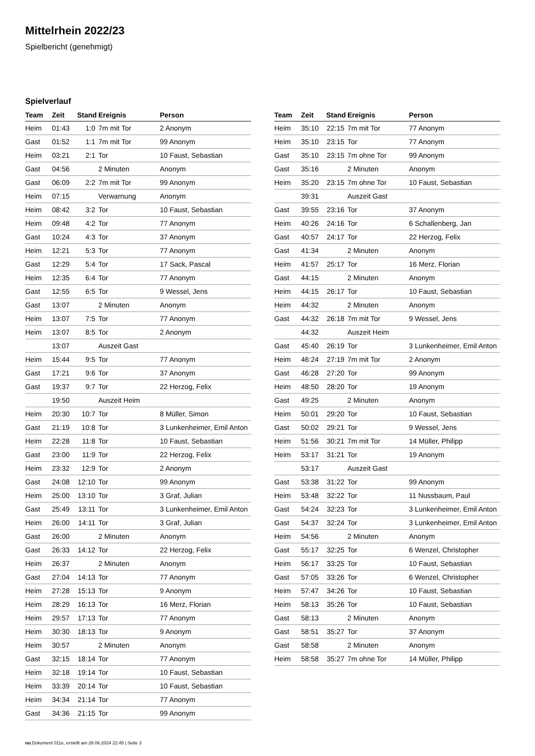Mittelrhein 2022/23
Spielbericht (genehmigt)
Spielverlauf
| Team | Zeit | Stand | Ereignis | Person |
| --- | --- | --- | --- | --- |
| Heim | 01:43 | 1:0 | 7m mit Tor | 2 Anonym |
| Gast | 01:52 | 1:1 | 7m mit Tor | 99 Anonym |
| Heim | 03:21 | 2:1 | Tor | 10 Faust, Sebastian |
| Gast | 04:56 | | 2 Minuten | Anonym |
| Gast | 06:09 | 2:2 | 7m mit Tor | 99 Anonym |
| Heim | 07:15 | | Verwarnung | Anonym |
| Heim | 08:42 | 3:2 | Tor | 10 Faust, Sebastian |
| Heim | 09:48 | 4:2 | Tor | 77 Anonym |
| Gast | 10:24 | 4:3 | Tor | 37 Anonym |
| Heim | 12:21 | 5:3 | Tor | 77 Anonym |
| Gast | 12:29 | 5:4 | Tor | 17 Sack, Pascal |
| Heim | 12:35 | 6:4 | Tor | 77 Anonym |
| Gast | 12:55 | 6:5 | Tor | 9 Wessel, Jens |
| Gast | 13:07 | | 2 Minuten | Anonym |
| Heim | 13:07 | 7:5 | Tor | 77 Anonym |
| Heim | 13:07 | 8:5 | Tor | 2 Anonym |
| | 13:07 | | Auszeit Gast | |
| Heim | 15:44 | 9:5 | Tor | 77 Anonym |
| Gast | 17:21 | 9:6 | Tor | 37 Anonym |
| Gast | 19:37 | 9:7 | Tor | 22 Herzog, Felix |
| | 19:50 | | Auszeit Heim | |
| Heim | 20:30 | 10:7 | Tor | 8 Müller, Simon |
| Gast | 21:19 | 10:8 | Tor | 3 Lunkenheimer, Emil Anton |
| Heim | 22:28 | 11:8 | Tor | 10 Faust, Sebastian |
| Gast | 23:00 | 11:9 | Tor | 22 Herzog, Felix |
| Heim | 23:32 | 12:9 | Tor | 2 Anonym |
| Gast | 24:08 | 12:10 | Tor | 99 Anonym |
| Heim | 25:00 | 13:10 | Tor | 3 Graf, Julian |
| Gast | 25:49 | 13:11 | Tor | 3 Lunkenheimer, Emil Anton |
| Heim | 26:00 | 14:11 | Tor | 3 Graf, Julian |
| Gast | 26:00 | | 2 Minuten | Anonym |
| Gast | 26:33 | 14:12 | Tor | 22 Herzog, Felix |
| Heim | 26:37 | | 2 Minuten | Anonym |
| Gast | 27:04 | 14:13 | Tor | 77 Anonym |
| Heim | 27:28 | 15:13 | Tor | 9 Anonym |
| Heim | 28:29 | 16:13 | Tor | 16 Merz, Florian |
| Heim | 29:57 | 17:13 | Tor | 77 Anonym |
| Heim | 30:30 | 18:13 | Tor | 9 Anonym |
| Heim | 30:57 | | 2 Minuten | Anonym |
| Gast | 32:15 | 18:14 | Tor | 77 Anonym |
| Heim | 32:18 | 19:14 | Tor | 10 Faust, Sebastian |
| Heim | 33:39 | 20:14 | Tor | 10 Faust, Sebastian |
| Heim | 34:34 | 21:14 | Tor | 77 Anonym |
| Gast | 34:36 | 21:15 | Tor | 99 Anonym |
| Team | Zeit | Stand | Ereignis | Person |
| --- | --- | --- | --- | --- |
| Heim | 35:10 | 22:15 | 7m mit Tor | 77 Anonym |
| Heim | 35:10 | 23:15 | Tor | 77 Anonym |
| Gast | 35:10 | 23:15 | 7m ohne Tor | 99 Anonym |
| Gast | 35:16 | | 2 Minuten | Anonym |
| Heim | 35:20 | 23:15 | 7m ohne Tor | 10 Faust, Sebastian |
| | 39:31 | | Auszeit Gast | |
| Gast | 39:55 | 23:16 | Tor | 37 Anonym |
| Heim | 40:26 | 24:16 | Tor | 6 Schallenberg, Jan |
| Gast | 40:57 | 24:17 | Tor | 22 Herzog, Felix |
| Gast | 41:34 | | 2 Minuten | Anonym |
| Heim | 41:57 | 25:17 | Tor | 16 Merz, Florian |
| Gast | 44:15 | | 2 Minuten | Anonym |
| Heim | 44:15 | 26:17 | Tor | 10 Faust, Sebastian |
| Heim | 44:32 | | 2 Minuten | Anonym |
| Gast | 44:32 | 26:18 | 7m mit Tor | 9 Wessel, Jens |
| | 44:32 | | Auszeit Heim | |
| Gast | 45:40 | 26:19 | Tor | 3 Lunkenheimer, Emil Anton |
| Heim | 46:24 | 27:19 | 7m mit Tor | 2 Anonym |
| Gast | 46:28 | 27:20 | Tor | 99 Anonym |
| Heim | 48:50 | 28:20 | Tor | 19 Anonym |
| Gast | 49:25 | | 2 Minuten | Anonym |
| Heim | 50:01 | 29:20 | Tor | 10 Faust, Sebastian |
| Gast | 50:02 | 29:21 | Tor | 9 Wessel, Jens |
| Heim | 51:56 | 30:21 | 7m mit Tor | 14 Müller, Philipp |
| Heim | 53:17 | 31:21 | Tor | 19 Anonym |
| | 53:17 | | Auszeit Gast | |
| Gast | 53:38 | 31:22 | Tor | 99 Anonym |
| Heim | 53:48 | 32:22 | Tor | 11 Nussbaum, Paul |
| Gast | 54:24 | 32:23 | Tor | 3 Lunkenheimer, Emil Anton |
| Gast | 54:37 | 32:24 | Tor | 3 Lunkenheimer, Emil Anton |
| Heim | 54:56 | | 2 Minuten | Anonym |
| Gast | 55:17 | 32:25 | Tor | 6 Wenzel, Christopher |
| Heim | 56:17 | 33:25 | Tor | 10 Faust, Sebastian |
| Gast | 57:05 | 33:26 | Tor | 6 Wenzel, Christopher |
| Heim | 57:47 | 34:26 | Tor | 10 Faust, Sebastian |
| Heim | 58:13 | 35:26 | Tor | 10 Faust, Sebastian |
| Gast | 58:13 | | 2 Minuten | Anonym |
| Gast | 58:51 | 35:27 | Tor | 37 Anonym |
| Gast | 58:58 | | 2 Minuten | Anonym |
| Heim | 58:58 | 35:27 | 7m ohne Tor | 14 Müller, Philipp |
nu.Dokument 011e, erstellt am 28.06.2024 22:45 | Seite 3